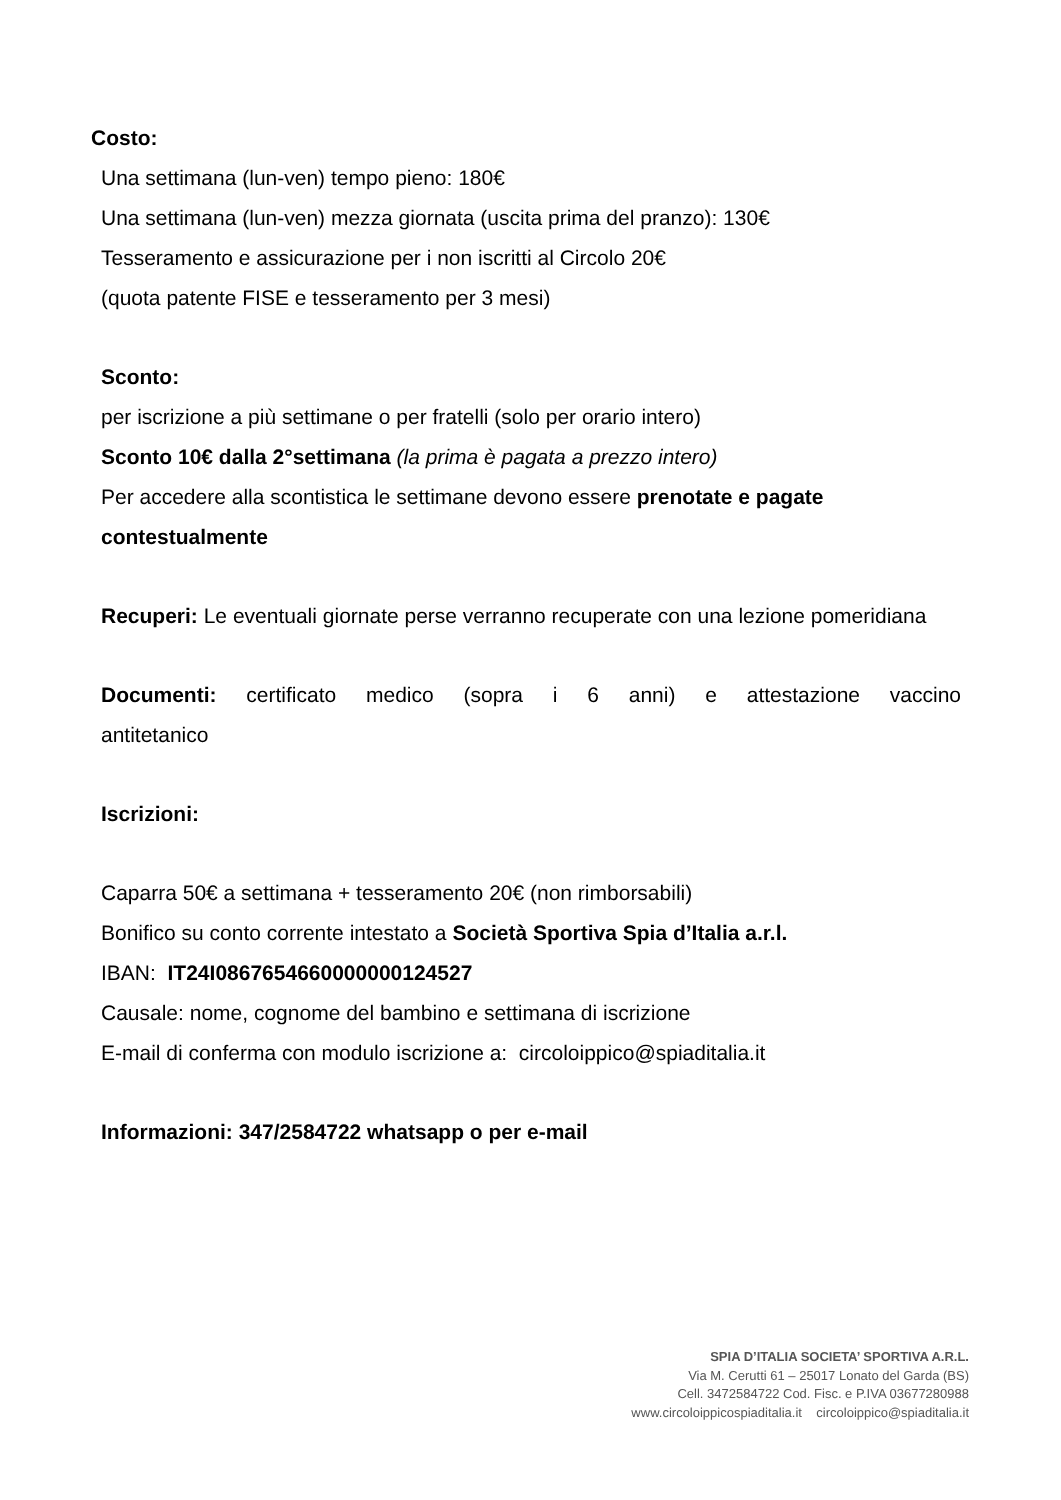Costo:
Una settimana (lun-ven) tempo pieno: 180€
Una settimana (lun-ven) mezza giornata (uscita prima del pranzo): 130€
Tesseramento e assicurazione per i non iscritti al Circolo 20€
(quota patente FISE e tesseramento per 3 mesi)
Sconto:
per iscrizione a più settimane o per fratelli (solo per orario intero)
Sconto 10€ dalla 2°settimana (la prima è pagata a prezzo intero)
Per accedere alla scontistica le settimane devono essere prenotate e pagate contestualmente
Recuperi: Le eventuali giornate perse verranno recuperate con una lezione pomeridiana
Documenti: certificato medico (sopra i 6 anni) e attestazione vaccino antitetanico
Iscrizioni:
Caparra 50€ a settimana + tesseramento 20€ (non rimborsabili)
Bonifico su conto corrente intestato a Società Sportiva Spia d’Italia a.r.l.
IBAN: IT24I0867654660000000124527
Causale: nome, cognome del bambino e settimana di iscrizione
E-mail di conferma con modulo iscrizione a: circoloippico@spiaditalia.it
Informazioni: 347/2584722 whatsapp o per e-mail
SPIA D’ITALIA SOCIETA’ SPORTIVA A.R.L.
Via M. Cerutti 61 – 25017 Lonato del Garda (BS)
Cell. 3472584722 Cod. Fisc. e P.IVA 03677280988
www.circoloippicospiaditalia.it circoloippico@spiaditalia.it